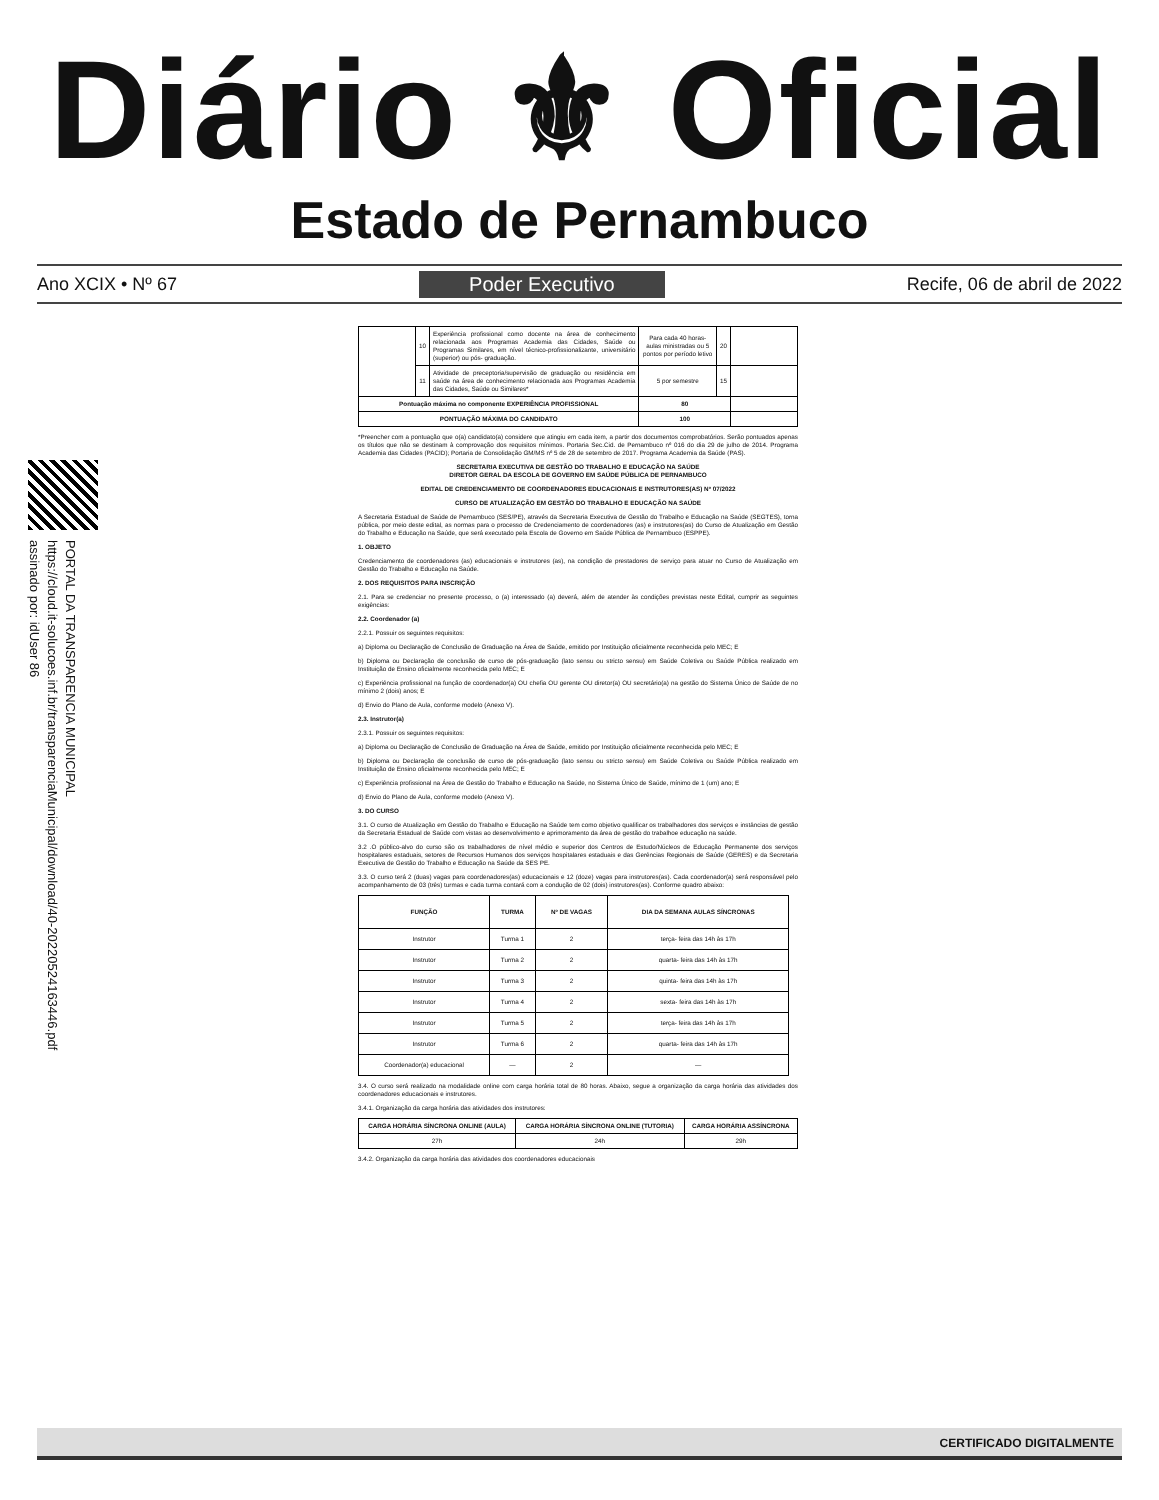Diário ⚜ Oficial
Estado de Pernambuco
Ano XCIX • Nº 67 Poder Executivo Recife, 06 de abril de 2022
PORTAL DA TRANSPARENCIA MUNICIPAL
https://cloud.it-solucoes.inf.br/transparenciaMunicipal/download/40-20220524163446.pdf
assinado por: idUser 86
| | 10 | Experiência profissional como docente na área de conhecimento relacionada aos Programas Academia das Cidades, Saúde ou Programas Similares, em nível técnico-profissionalizante, universitário (superior) ou pós- graduação. | Para cada 40 horas-aulas ministradas ou 5 pontos por período letivo | 20 | |
| | 11 | Atividade de preceptoria/supervisão de graduação ou residência em saúde na área de conhecimento relacionada aos Programas Academia das Cidades, Saúde ou Similares* | 5 por semestre | 15 | |
| Pontuação máxima no componente EXPERIÊNCIA PROFISSIONAL | | | 80 | | |
| PONTUAÇÃO MÁXIMA DO CANDIDATO | | | 100 | | |
*Preencher com a pontuação que o(a) candidato(a) considere que atingiu em cada item, a partir dos documentos comprobatórios. Serão pontuados apenas os títulos que não se destinam à comprovação dos requisitos mínimos. Portaria Sec.Cid. de Pernambuco nº 016 do dia 29 de julho de 2014. Programa Academia das Cidades (PACID); Portaria de Consolidação GM/MS nº 5 de 28 de setembro de 2017. Programa Academia da Saúde (PAS).
SECRETARIA EXECUTIVA DE GESTÃO DO TRABALHO E EDUCAÇÃO NA SAÚDE
DIRETOR GERAL DA ESCOLA DE GOVERNO EM SAÚDE PÚBLICA DE PERNAMBUCO
EDITAL DE CREDENCIAMENTO DE COORDENADORES EDUCACIONAIS E INSTRUTORES(AS) Nº 07/2022
CURSO DE ATUALIZAÇÃO EM GESTÃO DO TRABALHO E EDUCAÇÃO NA SAÚDE
A Secretaria Estadual de Saúde de Pernambuco (SES/PE), através da Secretaria Executiva de Gestão do Trabalho e Educação na Saúde (SEGTES), torna pública, por meio deste edital, as normas para o processo de Credenciamento de coordenadores (as) e instrutores(as) do Curso de Atualização em Gestão do Trabalho e Educação na Saúde, que será executado pela Escola de Governo em Saúde Pública de Pernambuco (ESPPE).
1. OBJETO
Credenciamento de coordenadores (as) educacionais e instrutores (as), na condição de prestadores de serviço para atuar no Curso de Atualização em Gestão do Trabalho e Educação na Saúde.
2. DOS REQUISITOS PARA INSCRIÇÃO
2.1. Para se credenciar no presente processo, o (a) interessado (a) deverá, além de atender às condições previstas neste Edital, cumprir as seguintes exigências:
2.2. Coordenador (a)
2.2.1. Possuir os seguintes requisitos:
a) Diploma ou Declaração de Conclusão de Graduação na Área de Saúde, emitido por Instituição oficialmente reconhecida pelo MEC; E
b) Diploma ou Declaração de conclusão de curso de pós-graduação (lato sensu ou stricto sensu) em Saúde Coletiva ou Saúde Pública realizado em Instituição de Ensino oficialmente reconhecida pelo MEC; E
c) Experiência profissional na função de coordenador(a) OU chefia OU gerente OU diretor(a) OU secretário(a) na gestão do Sistema Único de Saúde de no mínimo 2 (dois) anos; E
d) Envio do Plano de Aula, conforme modelo (Anexo V).
2.3. Instrutor(a)
2.3.1. Possuir os seguintes requisitos:
a) Diploma ou Declaração de Conclusão de Graduação na Área de Saúde, emitido por Instituição oficialmente reconhecida pelo MEC; E
b) Diploma ou Declaração de conclusão de curso de pós-graduação (lato sensu ou stricto sensu) em Saúde Coletiva ou Saúde Pública realizado em Instituição de Ensino oficialmente reconhecida pelo MEC; E
c) Experiência profissional na Área de Gestão do Trabalho e Educação na Saúde, no Sistema Único de Saúde, mínimo de 1 (um) ano; E
d) Envio do Plano de Aula, conforme modelo (Anexo V).
3. DO CURSO
3.1. O curso de Atualização em Gestão do Trabalho e Educação na Saúde tem como objetivo qualificar os trabalhadores dos serviços e instâncias de gestão da Secretaria Estadual de Saúde com vistas ao desenvolvimento e aprimoramento da área de gestão do trabalhoe educação na saúde.
3.2 .O público-alvo do curso são os trabalhadores de nível médio e superior dos Centros de Estudo/Núcleos de Educação Permanente dos serviços hospitalares estaduais, setores de Recursos Humanos dos serviços hospitalares estaduais e das Gerências Regionais de Saúde (GERES) e da Secretaria Executiva de Gestão do Trabalho e Educação na Saúde da SES PE.
3.3. O curso terá 2 (duas) vagas para coordenadores(as) educacionais e 12 (doze) vagas para instrutores(as). Cada coordenador(a) será responsável pelo acompanhamento de 03 (três) turmas e cada turma contará com a condução de 02 (dois) instrutores(as). Conforme quadro abaixo:
| FUNÇÃO | TURMA | Nº DE VAGAS | DIA DA SEMANA AULAS SÍNCRONAS |
| --- | --- | --- | --- |
| Instrutor | Turma 1 | 2 | terça- feira das 14h às 17h |
| Instrutor | Turma 2 | 2 | quarta- feira das 14h às 17h |
| Instrutor | Turma 3 | 2 | quinta- feira das 14h às 17h |
| Instrutor | Turma 4 | 2 | sexta- feira das 14h às 17h |
| Instrutor | Turma 5 | 2 | terça- feira das 14h às 17h |
| Instrutor | Turma 6 | 2 | quarta- feira das 14h às 17h |
| Coordenador(a) educacional | — | 2 | — |
3.4. O curso será realizado na modalidade online com carga horária total de 80 horas. Abaixo, segue a organização da carga horária das atividades dos coordenadores educacionais e instrutores.
3.4.1. Organização da carga horária das atividades dos instrutores:
| CARGA HORÁRIA SÍNCRONA ONLINE (AULA) | CARGA HORÁRIA SÍNCRONA ONLINE (TUTORIA) | CARGA HORÁRIA ASSÍNCRONA |
| --- | --- | --- |
| 27h | 24h | 29h |
3.4.2. Organização da carga horária das atividades dos coordenadores educacionais
CERTIFICADO DIGITALMENTE